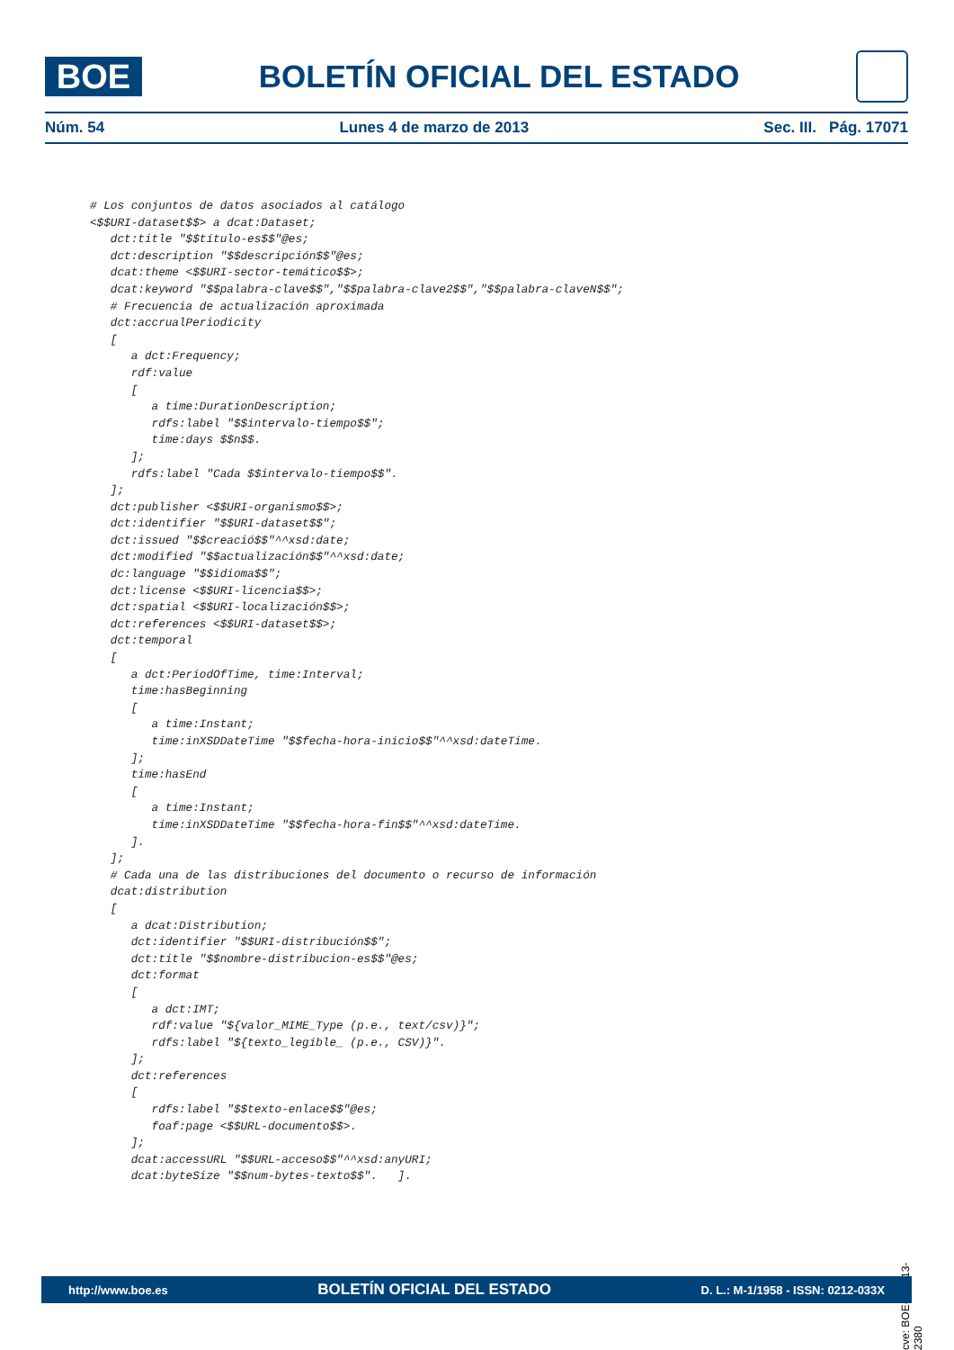BOE
BOLETÍN OFICIAL DEL ESTADO
Núm. 54 Lunes 4 de marzo de 2013 Sec. III. Pág. 17071
# Los conjuntos de datos asociados al catálogo
<$$URI-dataset$$> a dcat:Dataset;
   dct:title "$$título-es$$"@es;
   dct:description "$$descripción$$"@es;
   dcat:theme <$$URI-sector-temático$$>;
   dcat:keyword "$$palabra-clave$$","$$palabra-clave2$$","$$palabra-claveN$$";
   # Frecuencia de actualización aproximada
   dct:accrualPeriodicity
   [
      a dct:Frequency;
      rdf:value
      [
         a time:DurationDescription;
         rdfs:label "$$intervalo-tiempo$$";
         time:days $$n$$.
      ];
      rdfs:label "Cada $$intervalo-tiempo$$".
   ];
   dct:publisher <$$URI-organismo$$>;
   dct:identifier "$$URI-dataset$$";
   dct:issued "$$creació$$"^^xsd:date;
   dct:modified "$$actualización$$"^^xsd:date;
   dc:language "$$idioma$$";
   dct:license <$$URI-licencia$$>;
   dct:spatial <$$URI-localización$$>;
   dct:references <$$URI-dataset$$>;
   dct:temporal
   [
      a dct:PeriodOfTime, time:Interval;
      time:hasBeginning
      [
         a time:Instant;
         time:inXSDDateTime "$$fecha-hora-inicio$$"^^xsd:dateTime.
      ];
      time:hasEnd
      [
         a time:Instant;
         time:inXSDDateTime "$$fecha-hora-fin$$"^^xsd:dateTime.
      ].
   ];
   # Cada una de las distribuciones del documento o recurso de información
   dcat:distribution
   [
      a dcat:Distribution;
      dct:identifier "$$URI-distribución$$";
      dct:title "$$nombre-distribucion-es$$"@es;
      dct:format
      [
         a dct:IMT;
         rdf:value "${valor_MIME_Type (p.e., text/csv)}";
         rdfs:label "${texto_legible_ (p.e., CSV)}".
      ];
      dct:references
      [
         rdfs:label "$$texto-enlace$$"@es;
         foaf:page <$$URL-documento$$>.
      ];
      dcat:accessURL "$$URL-acceso$$"^^xsd:anyURI;
      dcat:byteSize "$$num-bytes-texto$$".   ].
cve: BOE-A-2013-2380
http://www.boe.es BOLETÍN OFICIAL DEL ESTADO D. L.: M-1/1958 - ISSN: 0212-033X